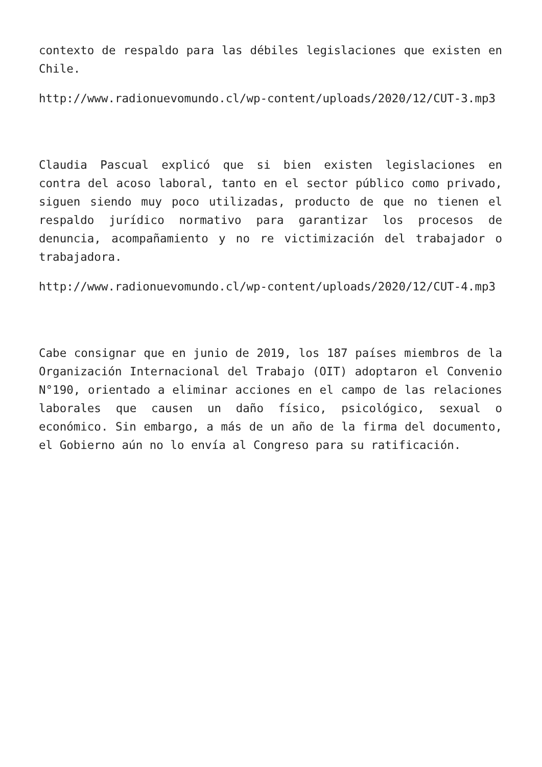contexto de respaldo para las débiles legislaciones que existen en Chile.
http://www.radionuevomundo.cl/wp-content/uploads/2020/12/CUT-3.mp3
Claudia Pascual explicó que si bien existen legislaciones en contra del acoso laboral, tanto en el sector público como privado, siguen siendo muy poco utilizadas, producto de que no tienen el respaldo jurídico normativo para garantizar los procesos de denuncia, acompañamiento y no re victimización del trabajador o trabajadora.
http://www.radionuevomundo.cl/wp-content/uploads/2020/12/CUT-4.mp3
Cabe consignar que en junio de 2019, los 187 países miembros de la Organización Internacional del Trabajo (OIT) adoptaron el Convenio N°190, orientado a eliminar acciones en el campo de las relaciones laborales que causen un daño físico, psicológico, sexual o económico. Sin embargo, a más de un año de la firma del documento, el Gobierno aún no lo envía al Congreso para su ratificación.